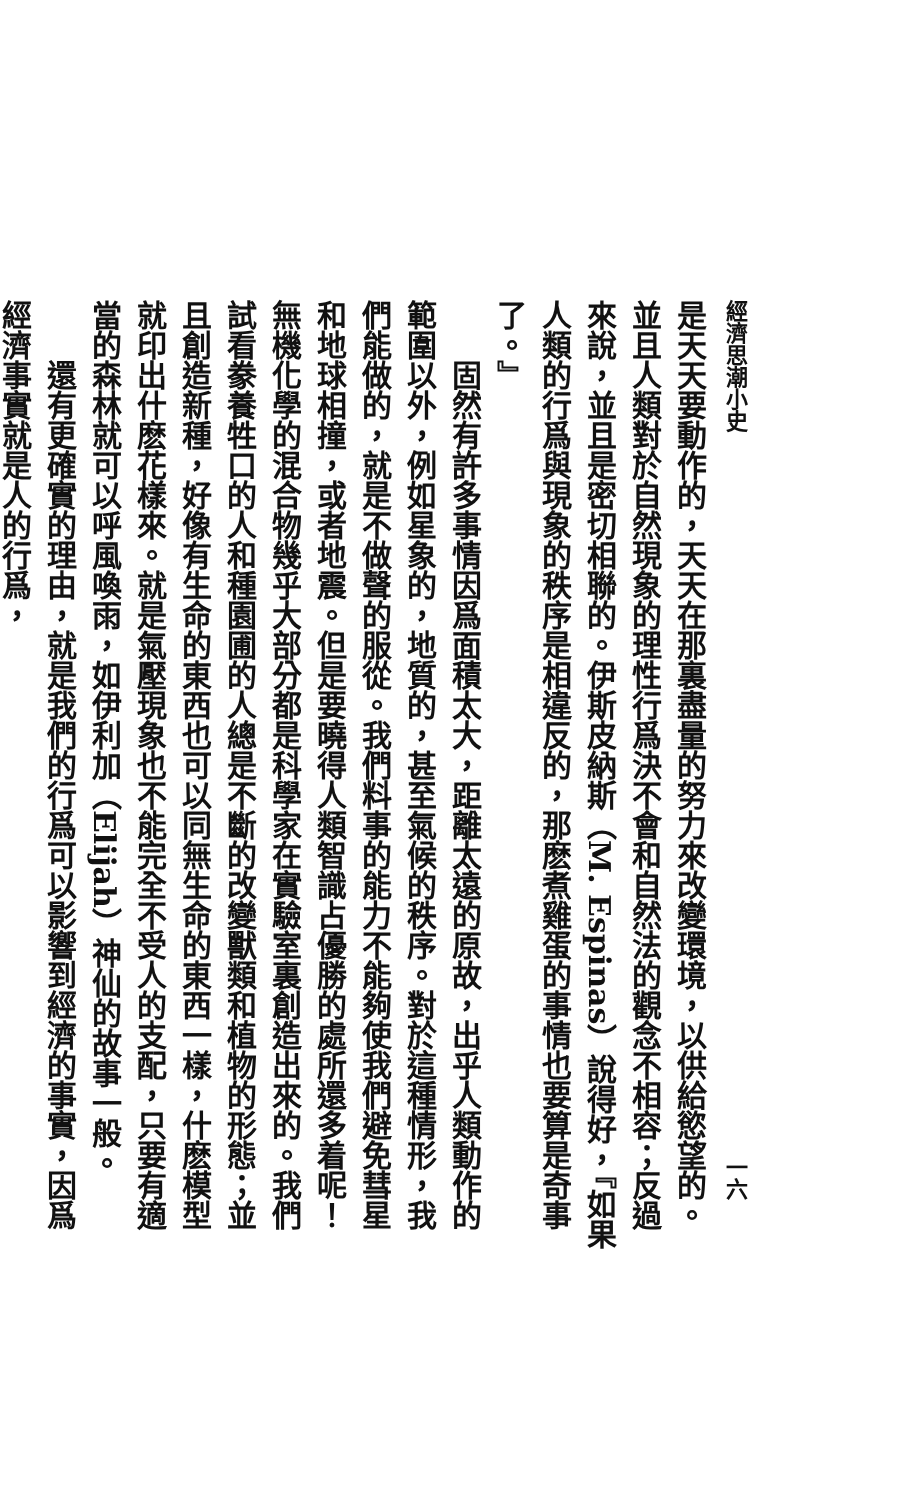經濟思潮小史 一六
是天天要動作的，天天在那裏盡量的努力來改變環境，以供給慾望的。並且人類對於自然現象的理性行爲決不會和自然法的觀念不相容；反過來說，並且是密切相聯的。伊斯皮納斯（M. Espinas）說得好，『如果人類的行爲與現象的秩序是相違反的，那麽煮雞蛋的事情也要算是奇事了。』
固然有許多事情因爲面積太大，距離太遠的原故，出乎人類動作的範圍以外，例如星象的，地質的，甚至氣候的秩序。對於這種情形，我們能做的，就是不做聲的服從。我們料事的能力不能夠使我們避免彗星和地球相撞，或者地震。但是要曉得人類智識占優勝的處所還多着呢！無機化學的混合物幾乎大部分都是科學家在實驗室裏創造出來的。我們試看豢養牲口的人和種園圃的人總是不斷的改變獸類和植物的形態；並且創造新種，好像有生命的東西也可以同無生命的東西一樣，什麽模型就印出什麽花樣來。就是氣壓現象也不能完全不受人的支配，只要有適當的森林就可以呼風喚雨，如伊利加（Elijah）神仙的故事一般。
還有更確實的理由，就是我們的行爲可以影響到經濟的事實，因爲經濟事實就是人的行爲，